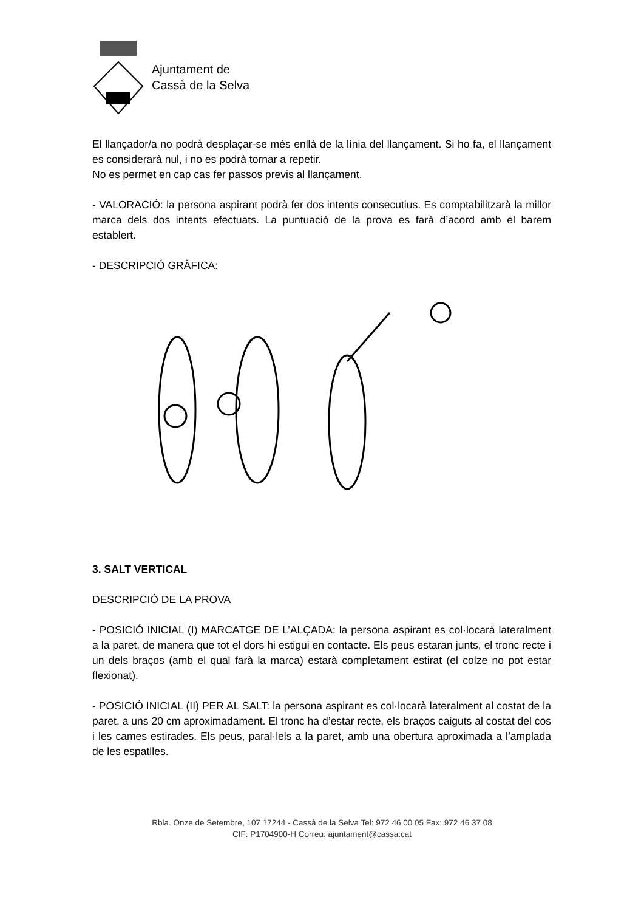Ajuntament de
Cassà de la Selva
El llançador/a no podrà desplaçar-se més enllà de la línia del llançament. Si ho fa, el llançament es considerarà nul, i no es podrà tornar a repetir.
No es permet en cap cas fer passos previs al llançament.
- VALORACIÓ: la persona aspirant podrà fer dos intents consecutius. Es comptabilitzarà la millor marca dels dos intents efectuats. La puntuació de la prova es farà d’acord amb el barem establert.
- DESCRIPCIÓ GRÀFICA:
3. SALT VERTICAL
DESCRIPCIÓ DE LA PROVA
- POSICIÓ INICIAL (I) MARCATGE DE L’ALÇADA: la persona aspirant es col·locarà lateralment a la paret, de manera que tot el dors hi estigui en contacte. Els peus estaran junts, el tronc recte i un dels braços (amb el qual farà la marca) estarà completament estirat (el colze no pot estar flexionat).
- POSICIÓ INICIAL (II) PER AL SALT: la persona aspirant es col·locarà lateralment al costat de la paret, a uns 20 cm aproximadament. El tronc ha d’estar recte, els braços caiguts al costat del cos i les cames estirades. Els peus, paral·lels a la paret, amb una obertura aproximada a l’amplada de les espatlles.
Rbla. Onze de Setembre, 107 17244 - Cassà de la Selva Tel: 972 46 00 05 Fax: 972 46 37 08
CIF: P1704900-H Correu: ajuntament@cassa.cat